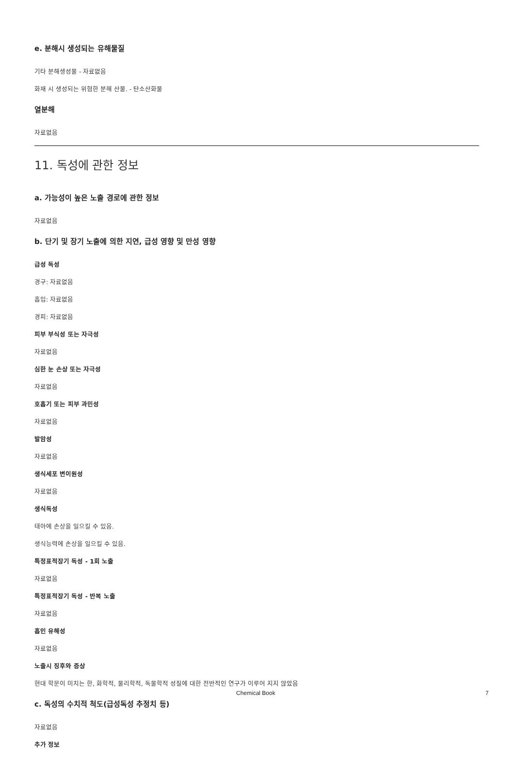e. 분해시 생성되는 유해물질
기타 분해생성물 - 자료없음
화재 시 생성되는 위험한 분해 산물. - 탄소산화물
열분해
자료없음
11. 독성에 관한 정보
a. 가능성이 높은 노출 경로에 관한 정보
자료없음
b. 단기 및 장기 노출에 의한 지연, 급성 영향 및 만성 영향
급성 독성
경구: 자료없음
흡입: 자료없음
경피: 자료없음
피부 부식성 또는 자극성
자료없음
심한 눈 손상 또는 자극성
자료없음
호흡기 또는 피부 과민성
자료없음
발암성
자료없음
생식세포 변이원성
자료없음
생식독성
태아에 손상을 일으킬 수 있음.
생식능력에 손상을 일으킬 수 있음.
특정표적장기 독성 - 1회 노출
자료없음
특정표적장기 독성 - 반복 노출
자료없음
흡인 유해성
자료없음
노출시 징후와 증상
현대 학문이 미치는 한, 화학적, 물리학적, 독물학적 성질에 대한 전반적인 연구가 이루어 지지 않았음
c. 독성의 수치적 척도(급성독성 추정치 등)
자료없음
추가 정보
Chemical Book 7